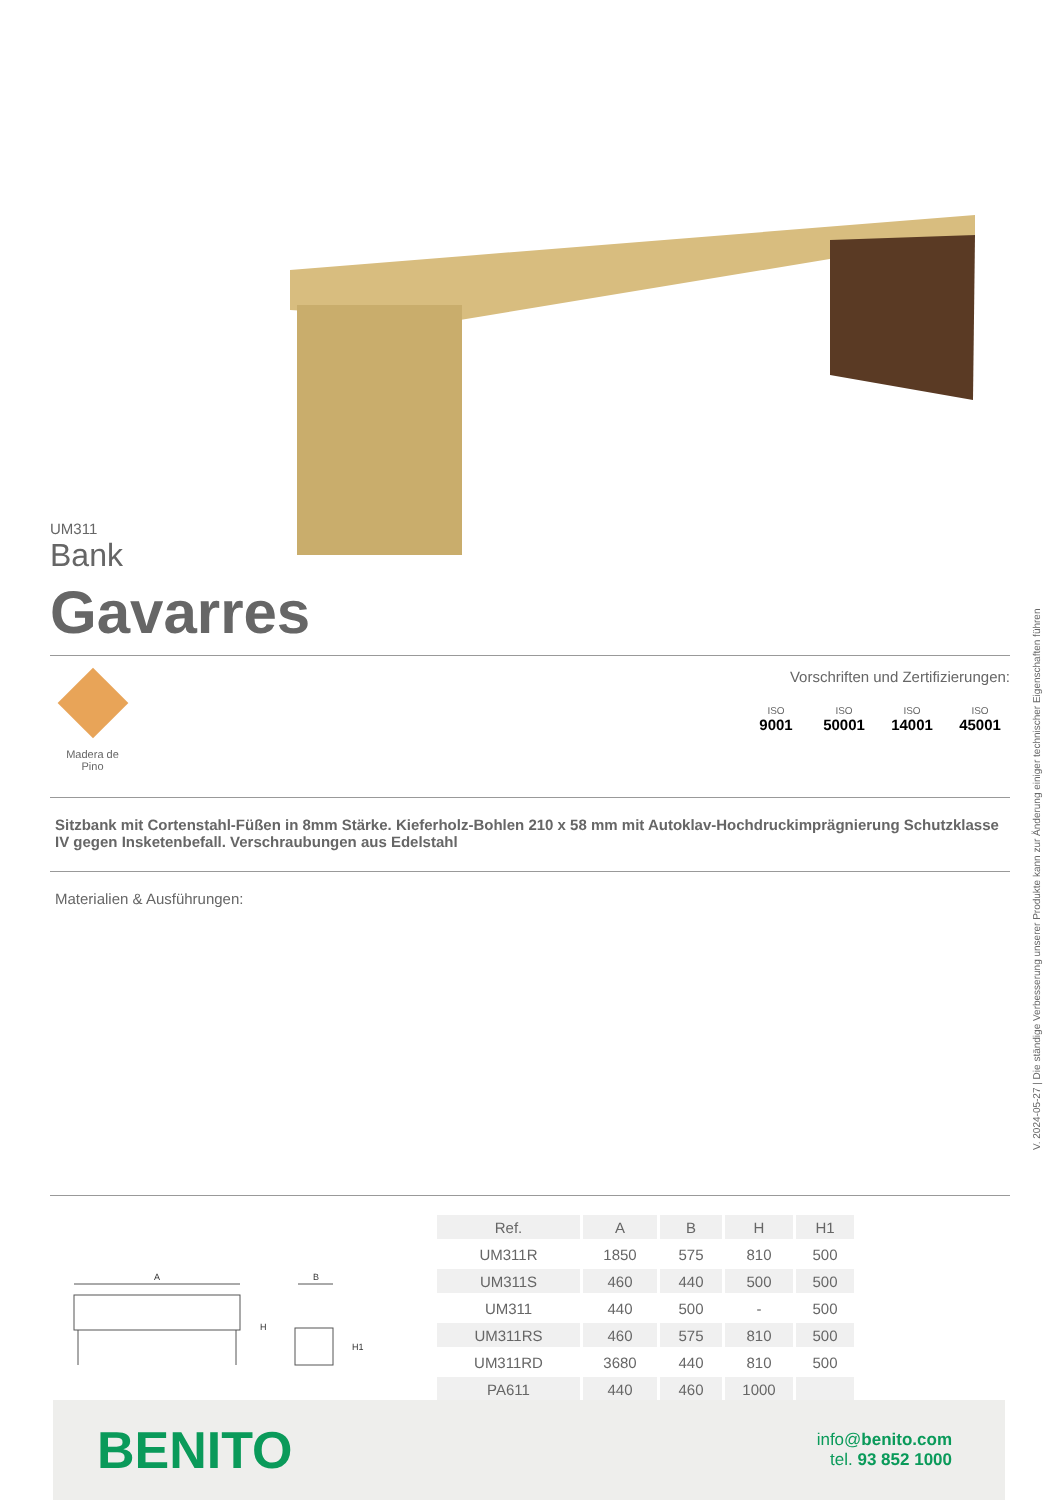UM311
Bank
Gavarres
Madera de
Pino
Vorschriften und Zertifizierungen:
ISO
9001
ISO
50001
ISO
14001
ISO
45001
Sitzbank mit Cortenstahl-Füßen in 8mm Stärke. Kieferholz-Bohlen 210 x 58 mm mit Autoklav-Hochdruckimprägnierung Schutzklasse IV gegen Insketenbefall. Verschraubungen aus Edelstahl
Materialien & Ausführungen:
A
B
H
H1
| Ref. | A | B | H | H1 |
| --- | --- | --- | --- | --- |
| UM311R | 1850 | 575 | 810 | 500 |
| UM311S | 460 | 440 | 500 | 500 |
| UM311 | 440 | 500 | - | 500 |
| UM311RS | 460 | 575 | 810 | 500 |
| UM311RD | 3680 | 440 | 810 | 500 |
| PA611 | 440 | 460 | 1000 | |
BENITO
info@benito.com
tel. 93 852 1000
V. 2024-05-27 | Die ständige Verbesserung unserer Produkte kann zur Änderung einiger technischer Eigenschaften führen